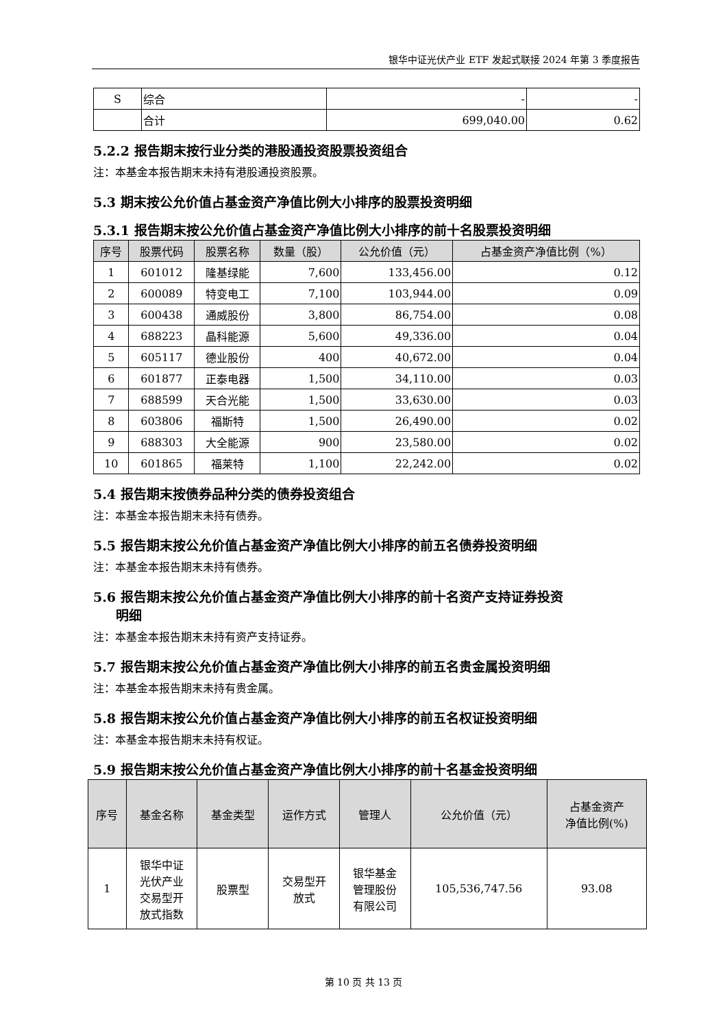银华中证光伏产业 ETF 发起式联接 2024 年第 3 季度报告
| S | 综合 | - | - |
| | 合计 | 699,040.00 | 0.62 |
5.2.2 报告期末按行业分类的港股通投资股票投资组合
注：本基金本报告期末未持有港股通投资股票。
5.3 期末按公允价值占基金资产净值比例大小排序的股票投资明细
5.3.1 报告期末按公允价值占基金资产净值比例大小排序的前十名股票投资明细
| 序号 | 股票代码 | 股票名称 | 数量（股） | 公允价值（元） | 占基金资产净值比例（%） |
| --- | --- | --- | --- | --- | --- |
| 1 | 601012 | 隆基绿能 | 7,600 | 133,456.00 | 0.12 |
| 2 | 600089 | 特变电工 | 7,100 | 103,944.00 | 0.09 |
| 3 | 600438 | 通威股份 | 3,800 | 86,754.00 | 0.08 |
| 4 | 688223 | 晶科能源 | 5,600 | 49,336.00 | 0.04 |
| 5 | 605117 | 德业股份 | 400 | 40,672.00 | 0.04 |
| 6 | 601877 | 正泰电器 | 1,500 | 34,110.00 | 0.03 |
| 7 | 688599 | 天合光能 | 1,500 | 33,630.00 | 0.03 |
| 8 | 603806 | 福斯特 | 1,500 | 26,490.00 | 0.02 |
| 9 | 688303 | 大全能源 | 900 | 23,580.00 | 0.02 |
| 10 | 601865 | 福莱特 | 1,100 | 22,242.00 | 0.02 |
5.4 报告期末按债券品种分类的债券投资组合
注：本基金本报告期末未持有债券。
5.5 报告期末按公允价值占基金资产净值比例大小排序的前五名债券投资明细
注：本基金本报告期末未持有债券。
5.6 报告期末按公允价值占基金资产净值比例大小排序的前十名资产支持证券投资
明细
注：本基金本报告期末未持有资产支持证券。
5.7 报告期末按公允价值占基金资产净值比例大小排序的前五名贵金属投资明细
注：本基金本报告期末未持有贵金属。
5.8 报告期末按公允价值占基金资产净值比例大小排序的前五名权证投资明细
注：本基金本报告期末未持有权证。
5.9 报告期末按公允价值占基金资产净值比例大小排序的前十名基金投资明细
| 序号 | 基金名称 | 基金类型 | 运作方式 | 管理人 | 公允价值（元） | 占基金资产 净值比例(%) |
| --- | --- | --- | --- | --- | --- | --- |
| 1 | 银华中证 光伏产业 交易型开 放式指数 | 股票型 | 交易型开 放式 | 银华基金 管理股份 有限公司 | 105,536,747.56 | 93.08 |
第 10 页 共 13 页